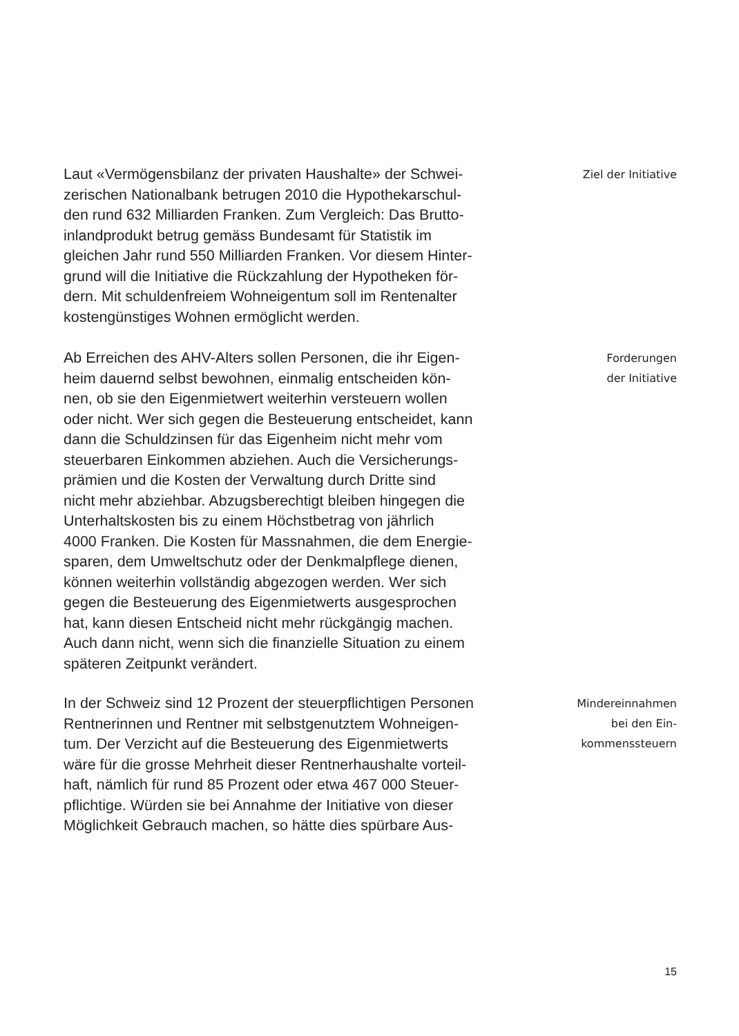Laut «Vermögensbilanz der privaten Haushalte» der Schwei-
zerischen Nationalbank betrugen 2010 die Hypothekarschul-
den rund 632 Milliarden Franken. Zum Vergleich: Das Brutto-
inlandprodukt betrug gemäss Bundesamt für Statistik im
gleichen Jahr rund 550 Milliarden Franken. Vor diesem Hinter-
grund will die Initiative die Rückzahlung der Hypotheken för-
dern. Mit schuldenfreiem Wohneigentum soll im Rentenalter
kostengünstiges Wohnen ermöglicht werden.
Ziel der Initiative
Ab Erreichen des AHV-Alters sollen Personen, die ihr Eigen-
heim dauernd selbst bewohnen, einmalig entscheiden kön-
nen, ob sie den Eigenmietwert weiterhin versteuern wollen
oder nicht. Wer sich gegen die Besteuerung entscheidet, kann
dann die Schuldzinsen für das Eigenheim nicht mehr vom
steuerbaren Einkommen abziehen. Auch die Versicherungs-
prämien und die Kosten der Verwaltung durch Dritte sind
nicht mehr abziehbar. Abzugsberechtigt bleiben hingegen die
Unterhaltskosten bis zu einem Höchstbetrag von jährlich
4000 Franken. Die Kosten für Massnahmen, die dem Energie-
sparen, dem Umweltschutz oder der Denkmalpflege dienen,
können weiterhin vollständig abgezogen werden. Wer sich
gegen die Besteuerung des Eigenmietwerts ausgesprochen
hat, kann diesen Entscheid nicht mehr rückgängig machen.
Auch dann nicht, wenn sich die finanzielle Situation zu einem
späteren Zeitpunkt verändert.
Forderungen
der Initiative
In der Schweiz sind 12 Prozent der steuerpflichtigen Personen
Rentnerinnen und Rentner mit selbstgenutztem Wohneigen-
tum. Der Verzicht auf die Besteuerung des Eigenmietwerts
wäre für die grosse Mehrheit dieser Rentnerhaushalte vorteil-
haft, nämlich für rund 85 Prozent oder etwa 467 000 Steuer-
pflichtige. Würden sie bei Annahme der Initiative von dieser
Möglichkeit Gebrauch machen, so hätte dies spürbare Aus-
Mindereinnahmen
bei den Ein-
kommenssteuern
15